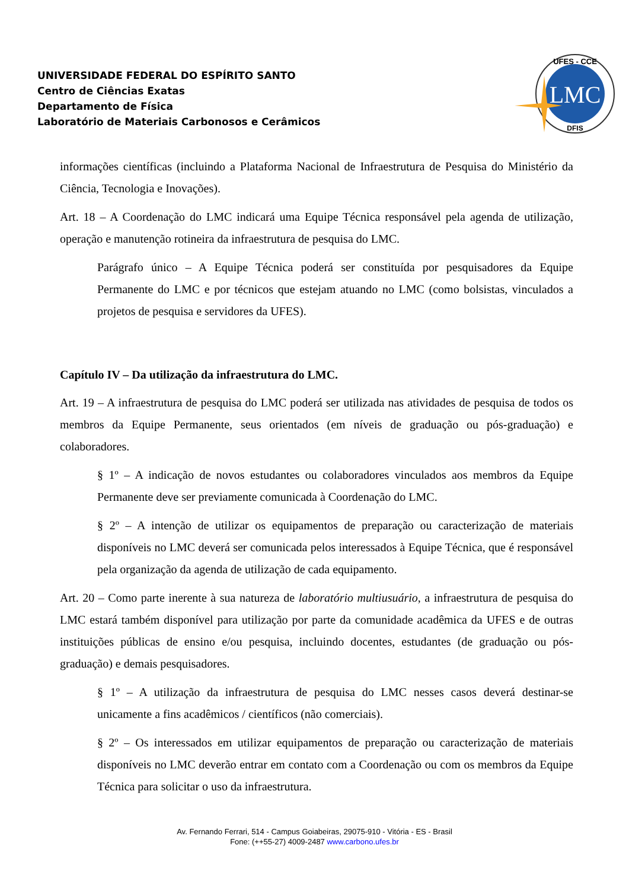UNIVERSIDADE FEDERAL DO ESPÍRITO SANTO
Centro de Ciências Exatas
Departamento de Física
Laboratório de Materiais Carbonosos e Cerâmicos
LMC
UFES - CCE
DFIS
informações científicas (incluindo a Plataforma Nacional de Infraestrutura de Pesquisa do Ministério da Ciência, Tecnologia e Inovações).
Art. 18 – A Coordenação do LMC indicará uma Equipe Técnica responsável pela agenda de utilização, operação e manutenção rotineira da infraestrutura de pesquisa do LMC.
Parágrafo único – A Equipe Técnica poderá ser constituída por pesquisadores da Equipe Permanente do LMC e por técnicos que estejam atuando no LMC (como bolsistas, vinculados a projetos de pesquisa e servidores da UFES).
Capítulo IV – Da utilização da infraestrutura do LMC.
Art. 19 – A infraestrutura de pesquisa do LMC poderá ser utilizada nas atividades de pesquisa de todos os membros da Equipe Permanente, seus orientados (em níveis de graduação ou pós-graduação) e colaboradores.
§ 1º – A indicação de novos estudantes ou colaboradores vinculados aos membros da Equipe Permanente deve ser previamente comunicada à Coordenação do LMC.
§ 2º – A intenção de utilizar os equipamentos de preparação ou caracterização de materiais disponíveis no LMC deverá ser comunicada pelos interessados à Equipe Técnica, que é responsável pela organização da agenda de utilização de cada equipamento.
Art. 20 – Como parte inerente à sua natureza de laboratório multiusuário, a infraestrutura de pesquisa do LMC estará também disponível para utilização por parte da comunidade acadêmica da UFES e de outras instituições públicas de ensino e/ou pesquisa, incluindo docentes, estudantes (de graduação ou pós-graduação) e demais pesquisadores.
§ 1º – A utilização da infraestrutura de pesquisa do LMC nesses casos deverá destinar-se unicamente a fins acadêmicos / científicos (não comerciais).
§ 2º – Os interessados em utilizar equipamentos de preparação ou caracterização de materiais disponíveis no LMC deverão entrar em contato com a Coordenação ou com os membros da Equipe Técnica para solicitar o uso da infraestrutura.
Av. Fernando Ferrari, 514 - Campus Goiabeiras, 29075-910 - Vitória - ES - Brasil
Fone: (++55-27) 4009-2487 www.carbono.ufes.br